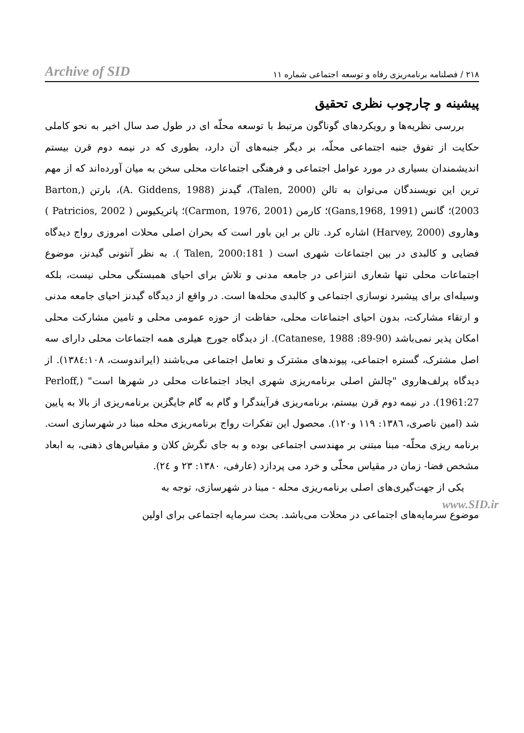Archive of SID ۲۱۸ / فصلنامه برنامه‌ریزی رفاه و توسعه اجتماعی شماره ۱۱
پیشینه و چارچوب نظری تحقیق
بررسی نظریه‌ها و رویکردهای گوناگون مرتبط با توسعه محلّه ای در طول صد سال اخیر به نحو کاملی حکایت از تفوق جنبه اجتماعی محلّه، بر دیگر جنبه‌های آن دارد، بطوری که در نیمه دوم قرن بیستم اندیشمندان بسیاری در مورد عوامل اجتماعی و فرهنگی اجتماعات محلی سخن به میان آورده‌اند که از مهم ترین این نویسندگان می‌توان به تالن (Talen, 2000)، گیدنز (A. Giddens, 1988)، بارتن (Barton, 2003)؛ گانس (Gans,1968, 1991)؛ کارمن (Carmon, 1976, 2001)؛ پاتریکیوس ( Patricios, 2002 ) وهاروی (Harvey, 2000) اشاره کرد. تالن بر این باور است که بحران اصلی محلات امروزی رواج دیدگاه فضایی و کالبدی در بین اجتماعات شهری است ( Talen, 2000:181 ). به نظر آنتونی گیدنز، موضوع اجتماعات محلی تنها شعاری انتزاعی در جامعه مدنی و تلاش برای احیای همبستگی محلی نیست، بلکه وسیله‌ای برای پیشبرد نوسازی اجتماعی و کالبدی محله‌ها است. در واقع از دیدگاه گیدنز احیای جامعه مدنی و ارتقاء مشارکت، بدون احیای اجتماعات محلی، حفاظت از حوزه عمومی محلی و تامین مشارکت محلی امکان پذیر نمی‌باشد (Catanese, 1988 :89-90). از دیدگاه جورج هیلری همه اجتماعات محلی دارای سه اصل مشترک، گستره اجتماعی، پیوندهای مشترک و تعامل اجتماعی می‌باشند (ایراندوست، ۱۳۸٤:۱۰۸). از دیدگاه پرلف‌هاروی "چالش اصلی برنامه‌ریزی شهری ایجاد اجتماعات محلی در شهرها است" (Perloff, 1961:27). در نیمه دوم قرن بیستم، برنامه‌ریزی فرآیندگرا و گام به گام جایگزین برنامه‌ریزی از بالا به پایین شد (امین ناصری، ۱۳۸٦: ۱۱۹ و۱۲۰). محصول این تفکرات رواج برنامه‌ریزی محله مبنا در شهرسازی است. برنامه ریزی محلّه- مبنا مبتنی بر مهندسی اجتماعی بوده و به جای نگرش کلان و مقیاس‌های ذهنی، به ابعاد مشخص فضا- زمان در مقیاس محلّی و خرد می پردازد (عارفی، ۱۳۸۰: ۲۳ و ٢٤).
یکی از جهت‌گیری‌های اصلی برنامه‌ریزی محله - مبنا در شهرسازی، توجه به
www.SID.ir
موضوع سرمایه‌های اجتماعی در محلات می‌باشد. بحث سرمایه اجتماعی برای اولین